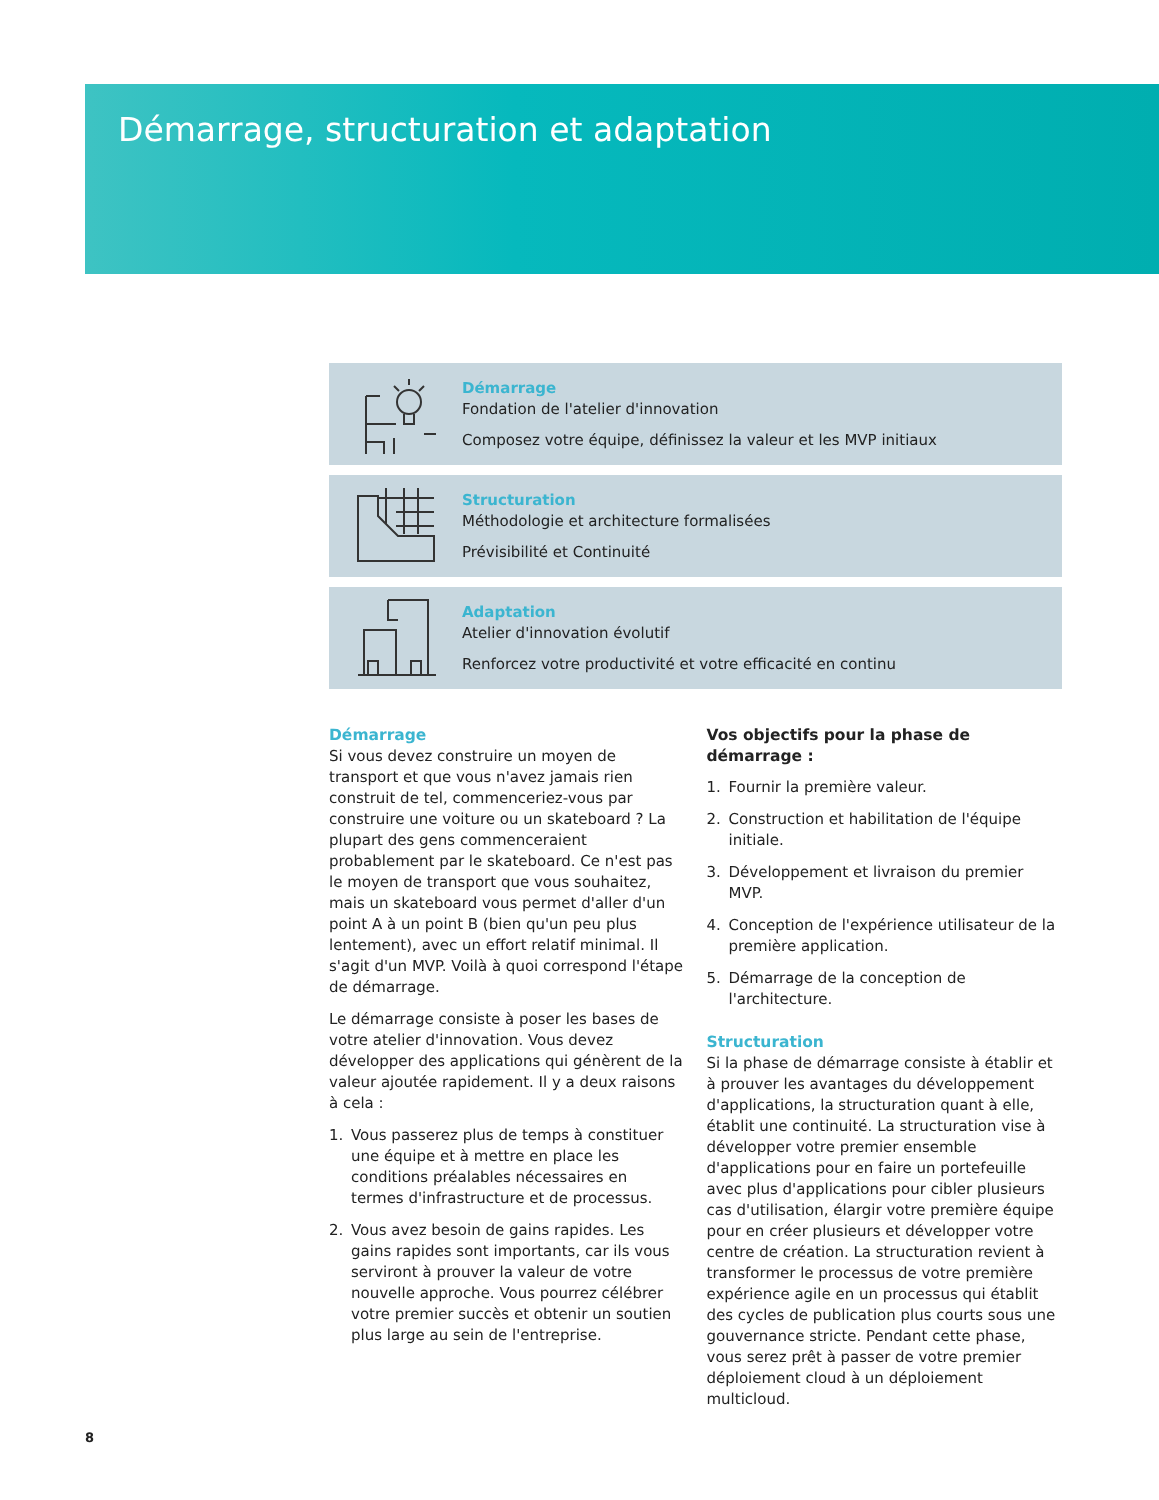Démarrage, structuration et adaptation
Démarrage
Fondation de l'atelier d'innovation
Composez votre équipe, définissez la valeur et les MVP initiaux
Structuration
Méthodologie et architecture formalisées
Prévisibilité et Continuité
Adaptation
Atelier d'innovation évolutif
Renforcez votre productivité et votre efficacité en continu
Démarrage
Si vous devez construire un moyen de transport et que vous n'avez jamais rien construit de tel, commenceriez-vous par construire une voiture ou un skateboard ? La plupart des gens commenceraient probablement par le skateboard. Ce n'est pas le moyen de transport que vous souhaitez, mais un skateboard vous permet d'aller d'un point A à un point B (bien qu'un peu plus lentement), avec un effort relatif minimal. Il s'agit d'un MVP. Voilà à quoi correspond l'étape de démarrage.
Le démarrage consiste à poser les bases de votre atelier d'innovation. Vous devez développer des applications qui génèrent de la valeur ajoutée rapidement. Il y a deux raisons à cela :
1. Vous passerez plus de temps à constituer une équipe et à mettre en place les conditions préalables nécessaires en termes d'infrastructure et de processus.
2. Vous avez besoin de gains rapides. Les gains rapides sont importants, car ils vous serviront à prouver la valeur de votre nouvelle approche. Vous pourrez célébrer votre premier succès et obtenir un soutien plus large au sein de l'entreprise.
Vos objectifs pour la phase de démarrage :
1. Fournir la première valeur.
2. Construction et habilitation de l'équipe initiale.
3. Développement et livraison du premier MVP.
4. Conception de l'expérience utilisateur de la première application.
5. Démarrage de la conception de l'architecture.
Structuration
Si la phase de démarrage consiste à établir et à prouver les avantages du développement d'applications, la structuration quant à elle, établit une continuité. La structuration vise à développer votre premier ensemble d'applications pour en faire un portefeuille avec plus d'applications pour cibler plusieurs cas d'utilisation, élargir votre première équipe pour en créer plusieurs et développer votre centre de création. La structuration revient à transformer le processus de votre première expérience agile en un processus qui établit des cycles de publication plus courts sous une gouvernance stricte. Pendant cette phase, vous serez prêt à passer de votre premier déploiement cloud à un déploiement multicloud.
8